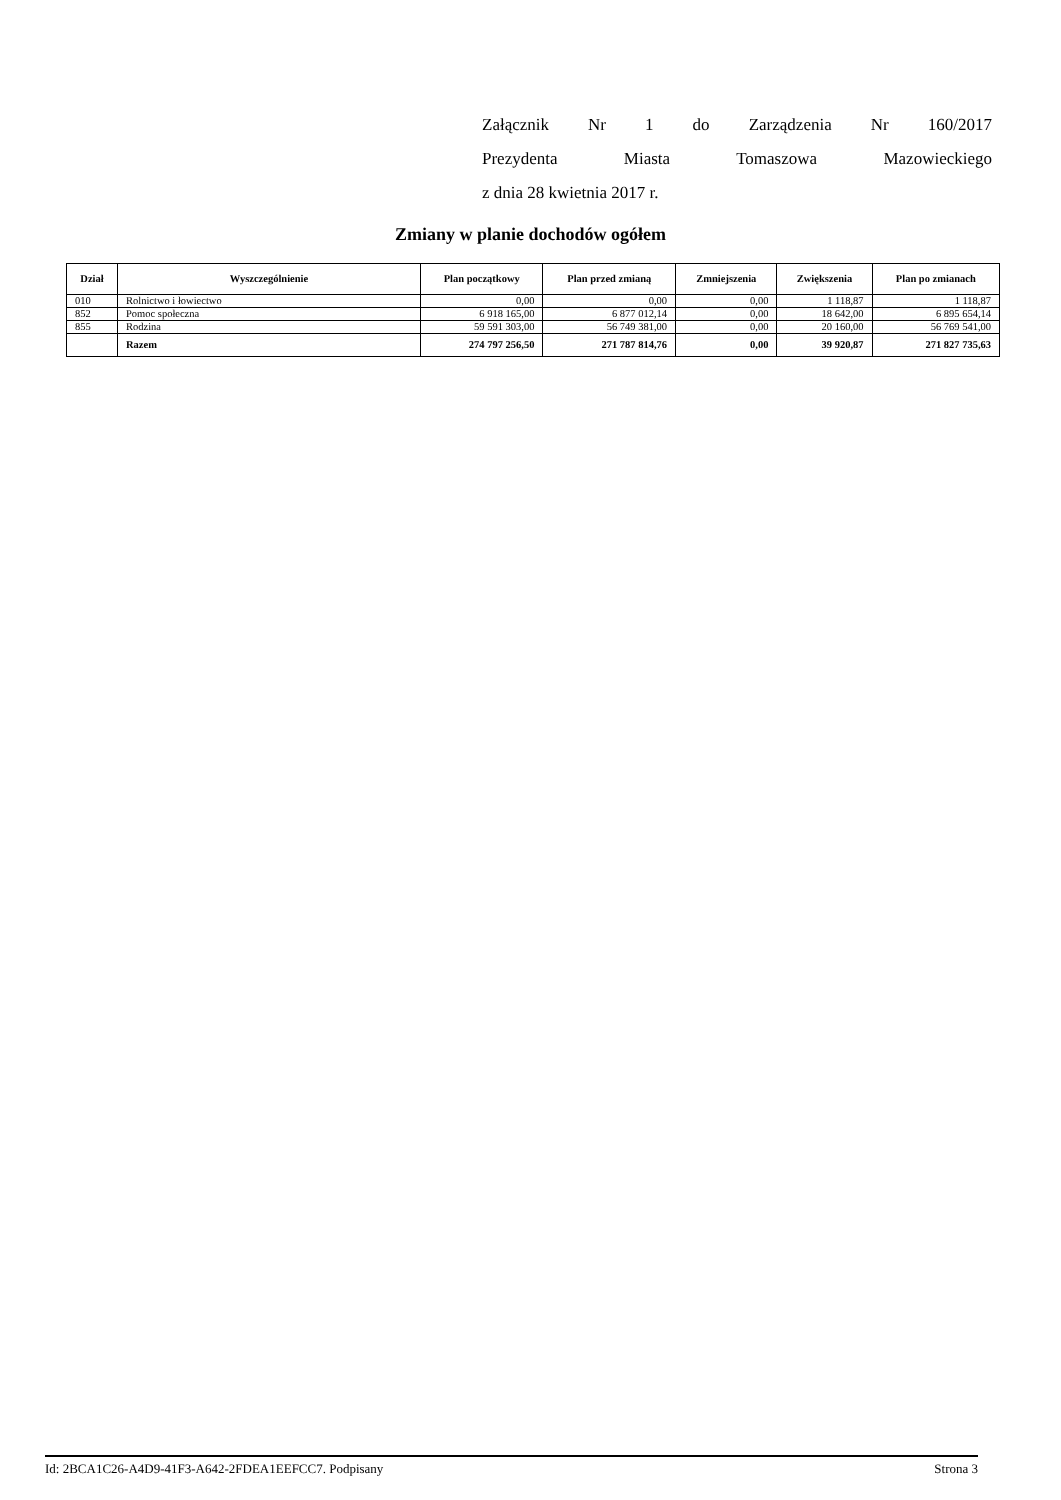Załącznik Nr 1 do Zarządzenia Nr 160/2017
Prezydenta Miasta Tomaszowa Mazowieckiego
z dnia 28 kwietnia 2017 r.
Zmiany w planie dochodów ogółem
| Dział | Wyszczególnienie | Plan początkowy | Plan przed zmianą | Zmniejszenia | Zwiększenia | Plan po zmianach |
| --- | --- | --- | --- | --- | --- | --- |
| 010 | Rolnictwo i łowiectwo | 0,00 | 0,00 | 0,00 | 1 118,87 | 1 118,87 |
| 852 | Pomoc społeczna | 6 918 165,00 | 6 877 012,14 | 0,00 | 18 642,00 | 6 895 654,14 |
| 855 | Rodzina | 59 591 303,00 | 56 749 381,00 | 0,00 | 20 160,00 | 56 769 541,00 |
| | Razem | 274 797 256,50 | 271 787 814,76 | 0,00 | 39 920,87 | 271 827 735,63 |
Id: 2BCA1C26-A4D9-41F3-A642-2FDEA1EEFCC7. Podpisany Strona 3